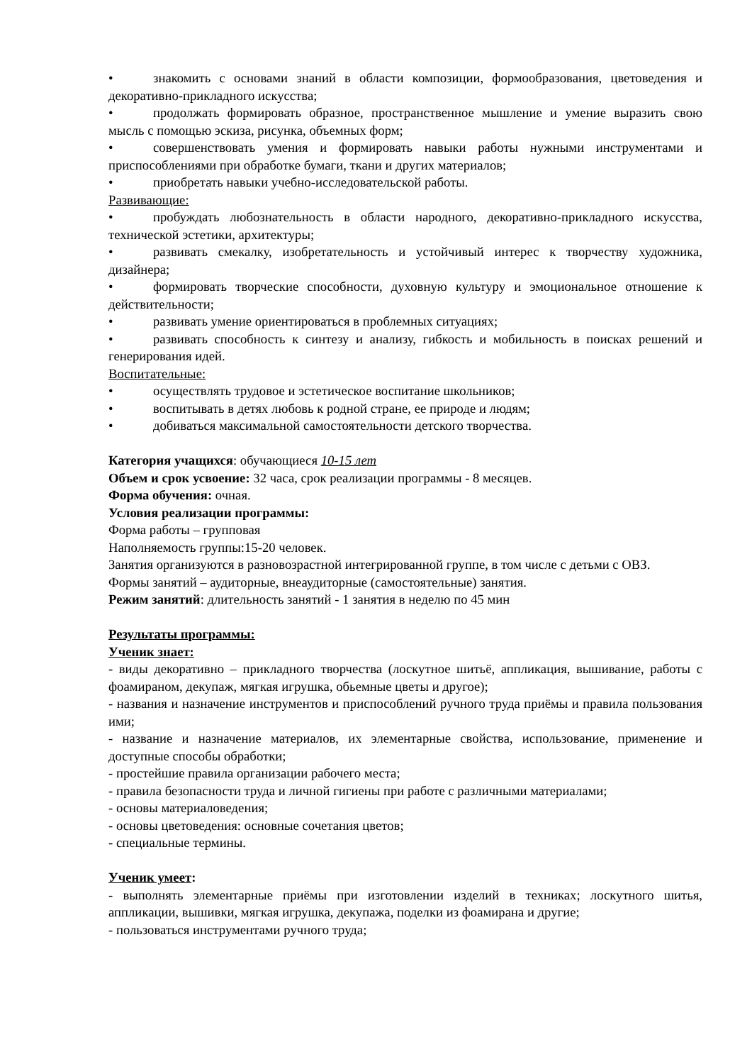• знакомить с основами знаний в области композиции, формообразования, цветоведения и декоративно-прикладного искусства;
• продолжать формировать образное, пространственное мышление и умение выразить свою мысль с помощью эскиза, рисунка, объемных форм;
• совершенствовать умения и формировать навыки работы нужными инструментами и приспособлениями при обработке бумаги, ткани и других материалов;
• приобретать навыки учебно-исследовательской работы.
Развивающие:
• пробуждать любознательность в области народного, декоративно-прикладного искусства, технической эстетики, архитектуры;
• развивать смекалку, изобретательность и устойчивый интерес к творчеству художника, дизайнера;
• формировать творческие способности, духовную культуру и эмоциональное отношение к действительности;
• развивать умение ориентироваться в проблемных ситуациях;
• развивать способность к синтезу и анализу, гибкость и мобильность в поисках решений и генерирования идей.
Воспитательные:
• осуществлять трудовое и эстетическое воспитание школьников;
• воспитывать в детях любовь к родной стране, ее природе и людям;
• добиваться максимальной самостоятельности детского творчества.
Категория учащихся: обучающиеся 10-15 лет
Объем и срок усвоение: 32 часа, срок реализации программы - 8 месяцев.
Форма обучения: очная.
Условия реализации программы:
Форма работы – групповая
Наполняемость группы:15-20 человек.
Занятия организуются в разновозрастной интегрированной группе, в том числе с детьми с ОВЗ.
Формы занятий – аудиторные, внеаудиторные (самостоятельные) занятия.
Режим занятий: длительность занятий - 1 занятия в неделю по 45 мин
Результаты программы:
Ученик знает:
- виды декоративно – прикладного творчества (лоскутное шитьё, аппликация, вышивание, работы с фоамираном, декупаж, мягкая игрушка, обьемные цветы и другое);
- названия и назначение инструментов и приспособлений ручного труда приёмы и правила пользования ими;
- название и назначение материалов, их элементарные свойства, использование, применение и доступные способы обработки;
- простейшие правила организации рабочего места;
- правила безопасности труда и личной гигиены при работе с различными материалами;
- основы материаловедения;
- основы цветоведения: основные сочетания цветов;
- специальные термины.
Ученик умеет:
- выполнять элементарные приёмы при изготовлении изделий в техниках; лоскутного шитья, аппликации, вышивки, мягкая игрушка, декупажа, поделки из фоамирана и другие;
- пользоваться инструментами ручного труда;